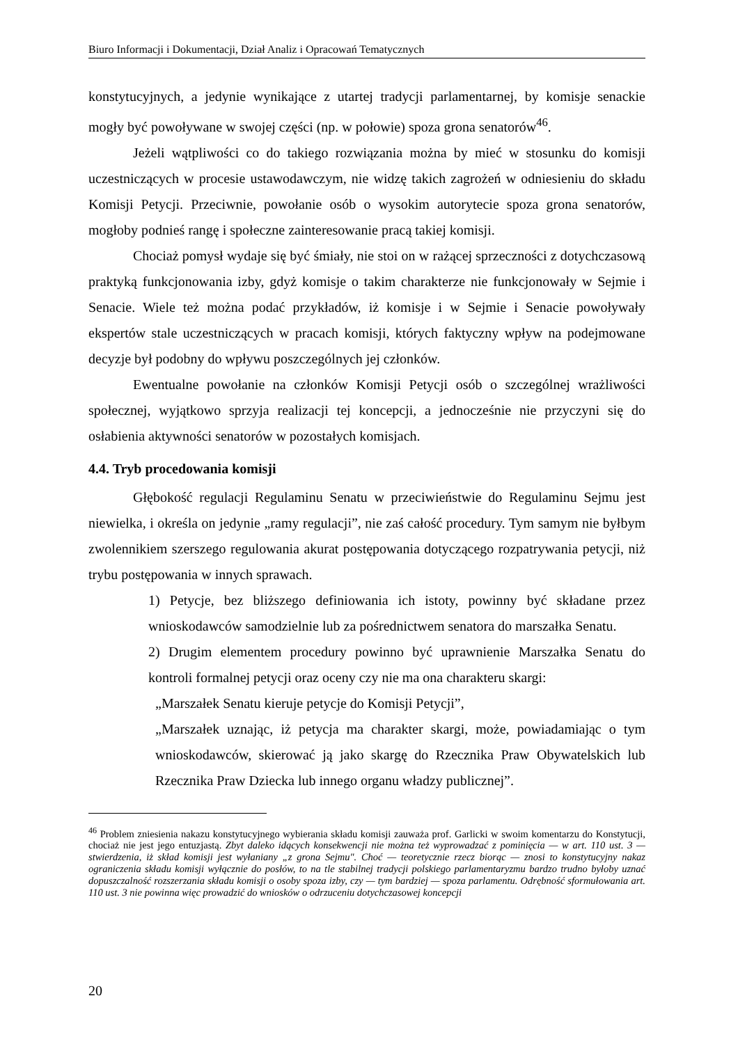Biuro Informacji i Dokumentacji, Dział Analiz i Opracowań Tematycznych
konstytucyjnych, a jedynie wynikające z utartej tradycji parlamentarnej, by komisje senackie mogły być powoływane w swojej części (np. w połowie) spoza grona senatorów<sup>46</sup>.
Jeżeli wątpliwości co do takiego rozwiązania można by mieć w stosunku do komisji uczestniczących w procesie ustawodawczym, nie widzę takich zagrożeń w odniesieniu do składu Komisji Petycji. Przeciwnie, powołanie osób o wysokim autorytecie spoza grona senatorów, mogłoby podnieś rangę i społeczne zainteresowanie pracą takiej komisji.
Chociaż pomysł wydaje się być śmiały, nie stoi on w rażącej sprzeczności z dotychczasową praktyką funkcjonowania izby, gdyż komisje o takim charakterze nie funkcjonowały w Sejmie i Senacie. Wiele też można podać przykładów, iż komisje i w Sejmie i Senacie powoływały ekspertów stale uczestniczących w pracach komisji, których faktyczny wpływ na podejmowane decyzje był podobny do wpływu poszczególnych jej członków.
Ewentualne powołanie na członków Komisji Petycji osób o szczególnej wrażliwości społecznej, wyjątkowo sprzyja realizacji tej koncepcji, a jednocześnie nie przyczyni się do osłabienia aktywności senatorów w pozostałych komisjach.
4.4. Tryb procedowania komisji
Głębokość regulacji Regulaminu Senatu w przeciwieństwie do Regulaminu Sejmu jest niewielka, i określa on jedynie „ramy regulacji”, nie zaś całość procedury. Tym samym nie byłbym zwolennikiem szerszego regulowania akurat postępowania dotyczącego rozpatrywania petycji, niż trybu postępowania w innych sprawach.
1) Petycje, bez bliższego definiowania ich istoty, powinny być składane przez wnioskodawców samodzielnie lub za pośrednictwem senatora do marszałka Senatu.
2) Drugim elementem procedury powinno być uprawnienie Marszałka Senatu do kontroli formalnej petycji oraz oceny czy nie ma ona charakteru skargi:
„Marszałek Senatu kieruje petycje do Komisji Petycji”,
„Marszałek uznając, iż petycja ma charakter skargi, może, powiadamiając o tym wnioskodawców, skierować ją jako skargę do Rzecznika Praw Obywatelskich lub Rzecznika Praw Dziecka lub innego organu władzy publicznej”.
<sup>46</sup> Problem zniesienia nakazu konstytucyjnego wybierania składu komisji zauważa prof. Garlicki w swoim komentarzu do Konstytucji, chociaż nie jest jego entuzjastą. Zbyt daleko idących konsekwencji nie można też wyprowadzać z pominięcia — w art. 110 ust. 3 — stwierdzenia, iż skład komisji jest wyłaniany „z grona Sejmu". Choć — teoretycznie rzecz biorąc — znosi to konstytucyjny nakaz ograniczenia składu komisji wyłącznie do posłów, to na tle stabilnej tradycji polskiego parlamentaryzmu bardzo trudno byłoby uznać dopuszczalność rozszerzania składu komisji o osoby spoza izby, czy — tym bardziej — spoza parlamentu. Odrębność sformułowania art. 110 ust. 3 nie powinna więc prowadzić do wniosków o odrzuceniu dotychczasowej koncepcji
20